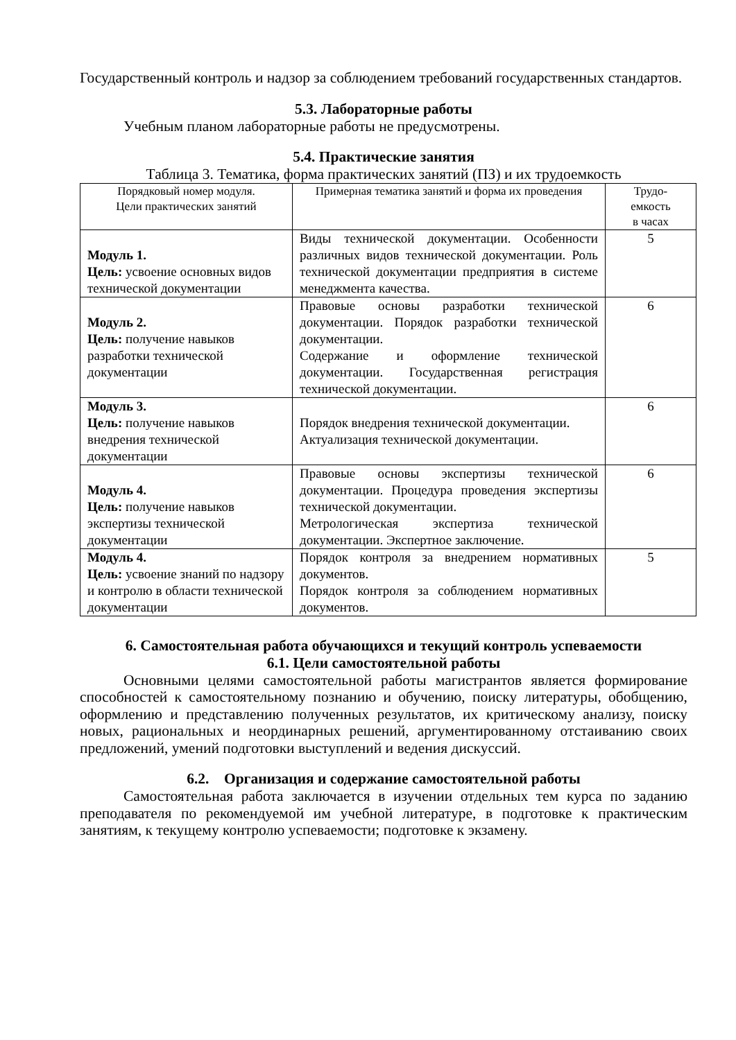Государственный контроль и надзор за соблюдением требований государственных стандартов.
5.3. Лабораторные работы
Учебным планом лабораторные работы не предусмотрены.
5.4. Практические занятия
Таблица 3. Тематика, форма практических занятий (ПЗ) и их трудоемкость
| Порядковый номер модуля. Цели практических занятий | Примерная тематика занятий и форма их проведения | Трудо- емкость в часах |
| --- | --- | --- |
| Модуль 1. Цель: усвоение основных видов технической документации | Виды технической документации. Особенности различных видов технической документации. Роль технической документации предприятия в системе менеджмента качества. | 5 |
| Модуль 2. Цель: получение навыков разработки технической документации | Правовые основы разработки технической документации. Порядок разработки технической документации. Содержание и оформление технической документации. Государственная регистрация технической документации. | 6 |
| Модуль 3. Цель: получение навыков внедрения технической документации | Порядок внедрения технической документации. Актуализация технической документации. | 6 |
| Модуль 4. Цель: получение навыков экспертизы технической документации | Правовые основы экспертизы технической документации. Процедура проведения экспертизы технической документации. Метрологическая экспертиза технической документации. Экспертное заключение. | 6 |
| Модуль 4. Цель: усвоение знаний по надзору и контролю в области технической документации | Порядок контроля за внедрением нормативных документов. Порядок контроля за соблюдением нормативных документов. | 5 |
6. Самостоятельная работа обучающихся и текущий контроль успеваемости
6.1. Цели самостоятельной работы
Основными целями самостоятельной работы магистрантов является формирование способностей к самостоятельному познанию и обучению, поиску литературы, обобщению, оформлению и представлению полученных результатов, их критическому анализу, поиску новых, рациональных и неординарных решений, аргументированному отстаиванию своих предложений, умений подготовки выступлений и ведения дискуссий.
6.2. Организация и содержание самостоятельной работы
Самостоятельная работа заключается в изучении отдельных тем курса по заданию преподавателя по рекомендуемой им учебной литературе, в подготовке к практическим занятиям, к текущему контролю успеваемости; подготовке к экзамену.